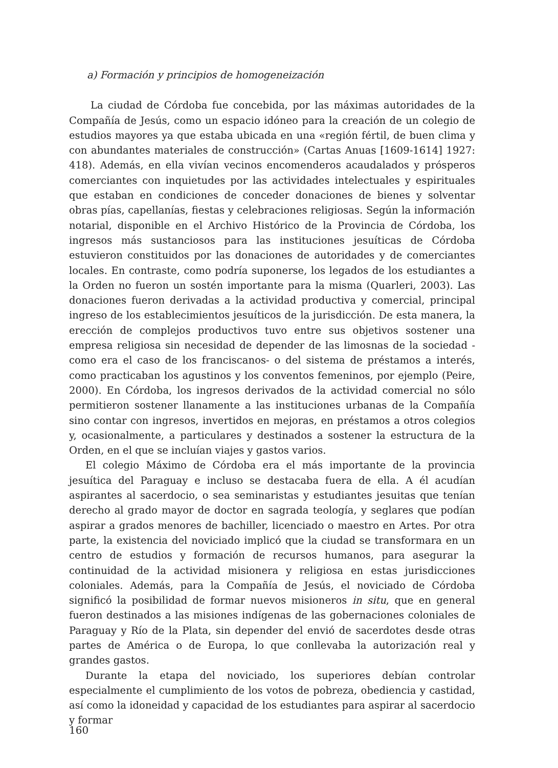a) Formación y principios de homogeneización
La ciudad de Córdoba fue concebida, por las máximas autoridades de la Compañía de Jesús, como un espacio idóneo para la creación de un colegio de estudios mayores ya que estaba ubicada en una «región fértil, de buen clima y con abundantes materiales de construcción» (Cartas Anuas [1609-1614] 1927: 418). Además, en ella vivían vecinos encomenderos acaudalados y prósperos comerciantes con inquietudes por las actividades intelectuales y espirituales que estaban en condiciones de conceder donaciones de bienes y solventar obras pías, capellanías, fiestas y celebraciones religiosas. Según la información notarial, disponible en el Archivo Histórico de la Provincia de Córdoba, los ingresos más sustanciosos para las instituciones jesuíticas de Córdoba estuvieron constituidos por las donaciones de autoridades y de comerciantes locales. En contraste, como podría suponerse, los legados de los estudiantes a la Orden no fueron un sostén importante para la misma (Quarleri, 2003). Las donaciones fueron derivadas a la actividad productiva y comercial, principal ingreso de los establecimientos jesuíticos de la jurisdicción. De esta manera, la erección de complejos productivos tuvo entre sus objetivos sostener una empresa religiosa sin necesidad de depender de las limosnas de la sociedad -como era el caso de los franciscanos- o del sistema de préstamos a interés, como practicaban los agustinos y los conventos femeninos, por ejemplo (Peire, 2000). En Córdoba, los ingresos derivados de la actividad comercial no sólo permitieron sostener llanamente a las instituciones urbanas de la Compañía sino contar con ingresos, invertidos en mejoras, en préstamos a otros colegios y, ocasionalmente, a particulares y destinados a sostener la estructura de la Orden, en el que se incluían viajes y gastos varios.
El colegio Máximo de Córdoba era el más importante de la provincia jesuítica del Paraguay e incluso se destacaba fuera de ella. A él acudían aspirantes al sacerdocio, o sea seminaristas y estudiantes jesuitas que tenían derecho al grado mayor de doctor en sagrada teología, y seglares que podían aspirar a grados menores de bachiller, licenciado o maestro en Artes. Por otra parte, la existencia del noviciado implicó que la ciudad se transformara en un centro de estudios y formación de recursos humanos, para asegurar la continuidad de la actividad misionera y religiosa en estas jurisdicciones coloniales. Además, para la Compañía de Jesús, el noviciado de Córdoba significó la posibilidad de formar nuevos misioneros in situ, que en general fueron destinados a las misiones indígenas de las gobernaciones coloniales de Paraguay y Río de la Plata, sin depender del envió de sacerdotes desde otras partes de América o de Europa, lo que conllevaba la autorización real y grandes gastos.
Durante la etapa del noviciado, los superiores debían controlar especialmente el cumplimiento de los votos de pobreza, obediencia y castidad, así como la idoneidad y capacidad de los estudiantes para aspirar al sacerdocio y formar
160